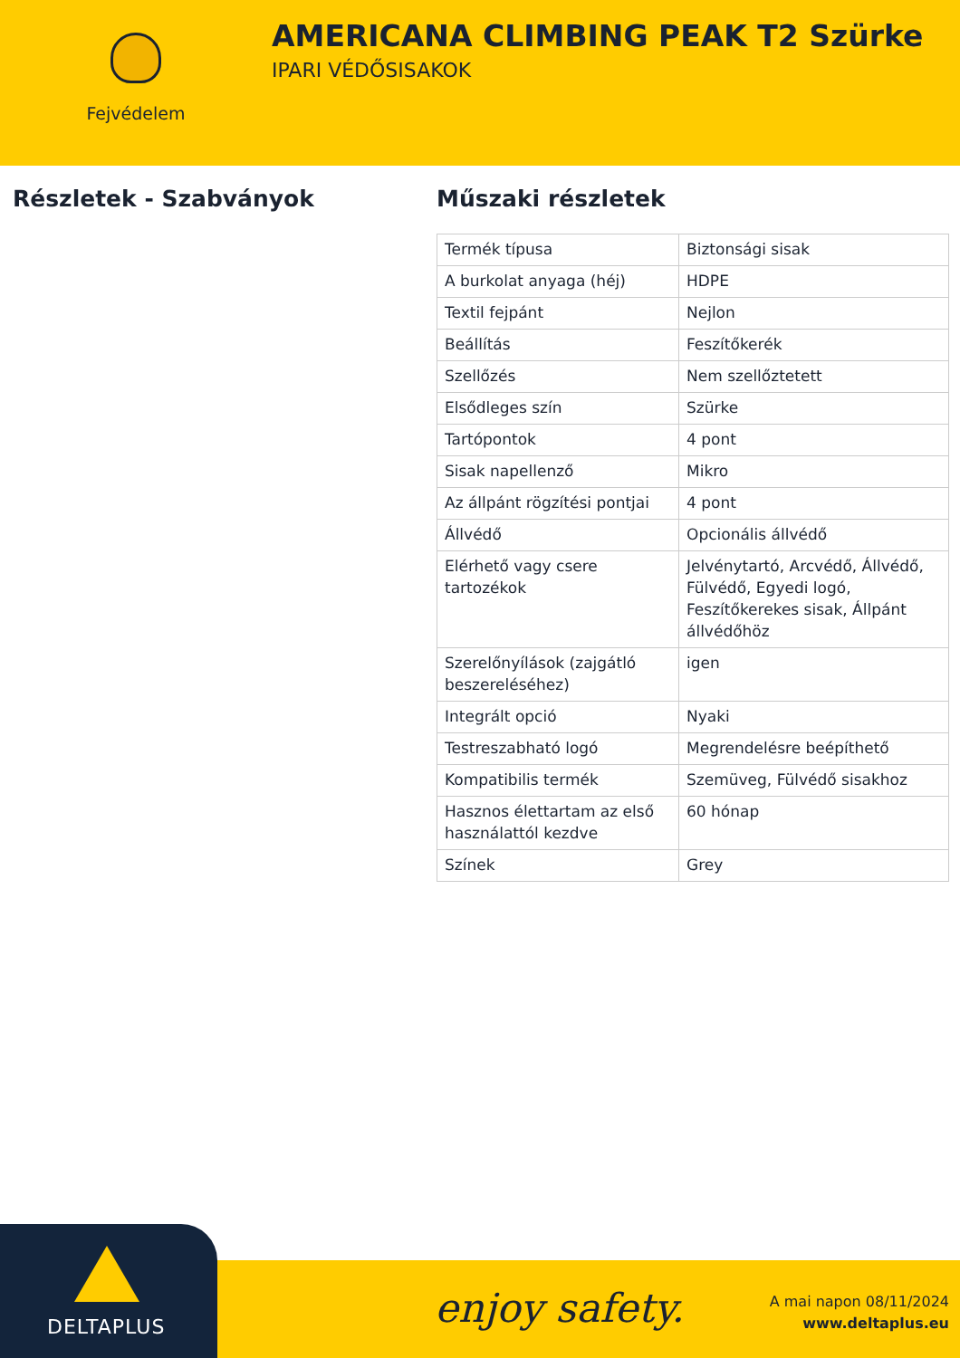Fejvédelem
AMERICANA CLIMBING PEAK T2 Szürke
IPARI VÉDŐSISAKOK
Részletek - Szabványok Műszaki részletek
| Termék típusa | Biztonsági sisak |
| A burkolat anyaga (héj) | HDPE |
| Textil fejpánt | Nejlon |
| Beállítás | Feszítőkerék |
| Szellőzés | Nem szellőztetett |
| Elsődleges szín | Szürke |
| Tartópontok | 4 pont |
| Sisak napellenző | Mikro |
| Az állpánt rögzítési pontjai | 4 pont |
| Állvédő | Opcionális állvédő |
| Elérhető vagy csere tartozékok | Jelvénytartó, Arcvédő, Állvédő, Fülvédő, Egyedi logó, Feszítőkerekes sisak, Állpánt állvédőhöz |
| Szerelőnyílások (zajgátló beszereléséhez) | igen |
| Integrált opció | Nyaki |
| Testreszabható logó | Megrendelésre beépíthető |
| Kompatibilis termék | Szemüveg, Fülvédő sisakhoz |
| Hasznos élettartam az első használattól kezdve | 60 hónap |
| Színek | Grey |
DELTAPLUS enjoy safety.
A mai napon 08/11/2024
www.deltaplus.eu